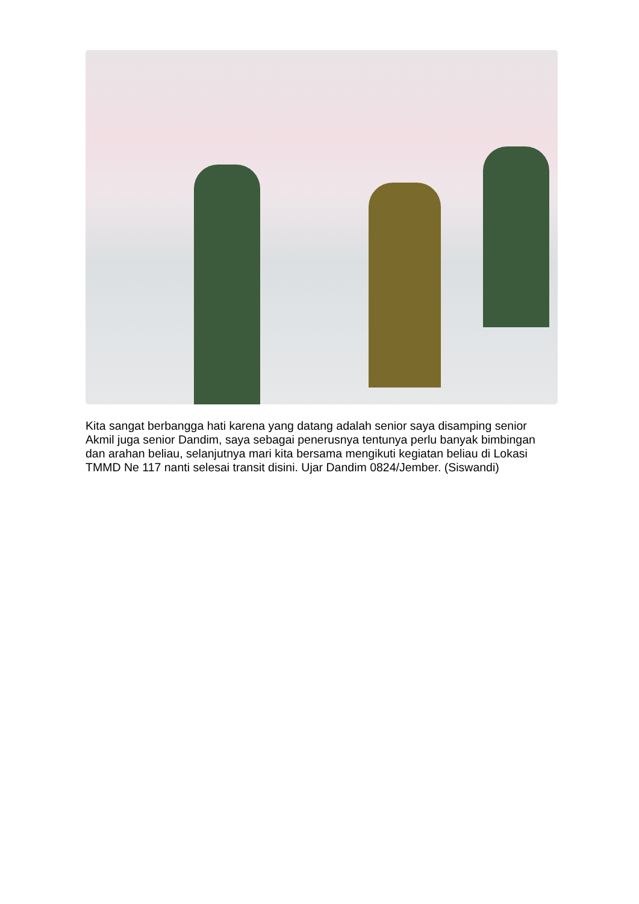Kita sangat berbangga hati karena yang datang adalah senior saya disamping senior Akmil juga senior Dandim, saya sebagai penerusnya tentunya perlu banyak bimbingan dan arahan beliau, selanjutnya mari kita bersama mengikuti kegiatan beliau di Lokasi TMMD Ne 117 nanti selesai transit disini. Ujar Dandim 0824/Jember. (Siswandi)